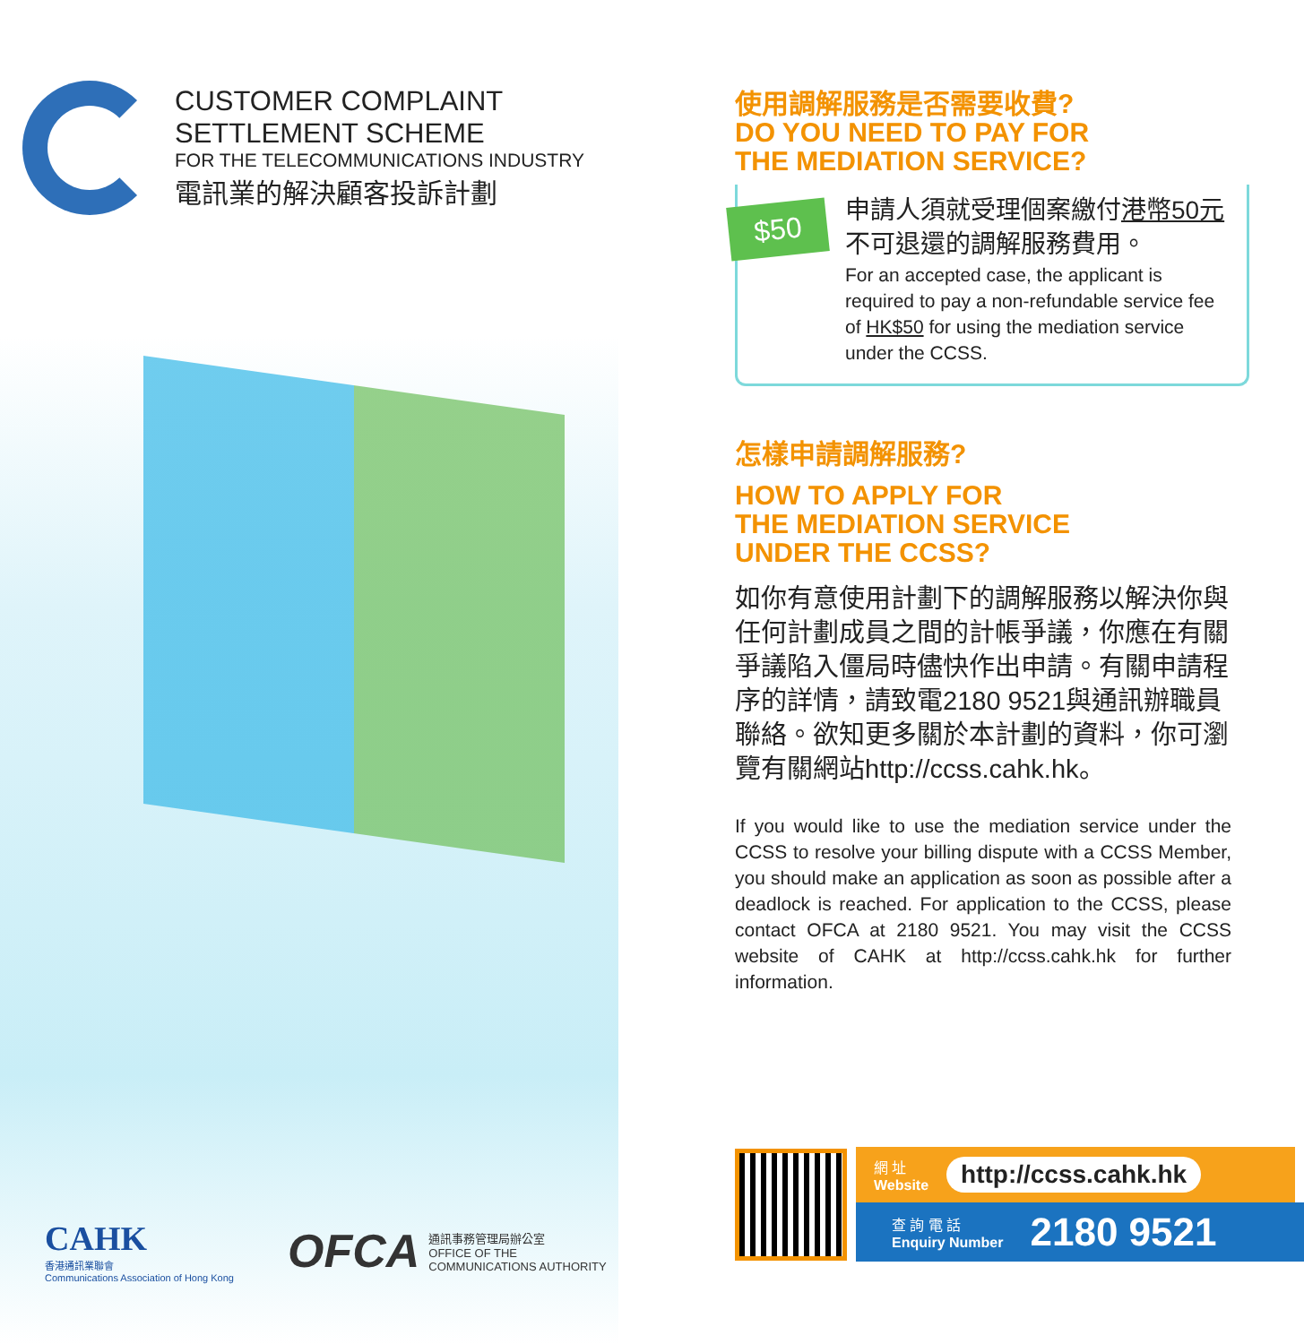CUSTOMER COMPLAINT
SETTLEMENT SCHEME
FOR THE TELECOMMUNICATIONS INDUSTRY
電訊業的解決顧客投訴計劃
CAHK
香港通訊業聯會
Communications Association of Hong Kong
OFCA
通訊事務管理局辦公室
OFFICE OF THE
COMMUNICATIONS AUTHORITY
使用調解服務是否需要收費?
DO YOU NEED TO PAY FOR
THE MEDIATION SERVICE?
$50
申請人須就受理個案繳付港幣50元不可退還的調解服務費用。
For an accepted case, the applicant is required to pay a non-refundable service fee of HK$50 for using the mediation service under the CCSS.
怎樣申請調解服務?
HOW TO APPLY FOR
THE MEDIATION SERVICE
UNDER THE CCSS?
如你有意使用計劃下的調解服務以解決你與任何計劃成員之間的計帳爭議，你應在有關爭議陷入僵局時儘快作出申請。有關申請程序的詳情，請致電2180 9521與通訊辦職員聯絡。欲知更多關於本計劃的資料，你可瀏覽有關網站http://ccss.cahk.hk。
If you would like to use the mediation service under the CCSS to resolve your billing dispute with a CCSS Member, you should make an application as soon as possible after a deadlock is reached. For application to the CCSS, please contact OFCA at 2180 9521. You may visit the CCSS website of CAHK at http://ccss.cahk.hk for further information.
網 址
Website
http://ccss.cahk.hk
查 詢 電 話
Enquiry Number
2180 9521